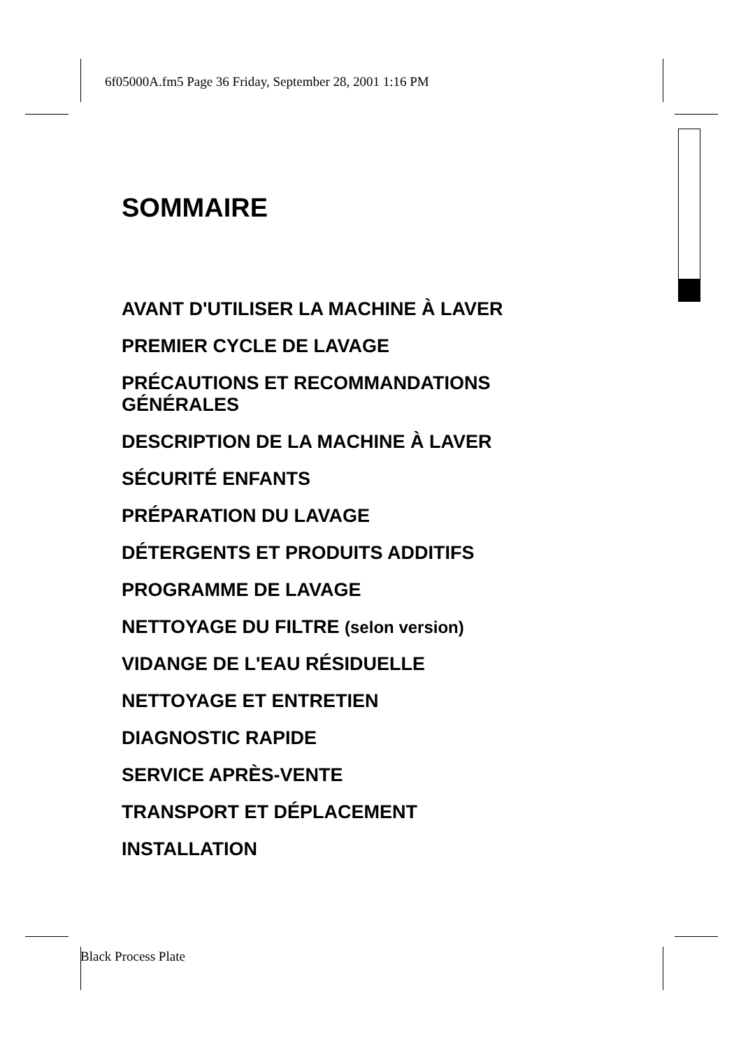6f05000A.fm5 Page 36 Friday, September 28, 2001 1:16 PM
SOMMAIRE
AVANT D'UTILISER LA MACHINE À LAVER
PREMIER CYCLE DE LAVAGE
PRÉCAUTIONS ET RECOMMANDATIONS GÉNÉRALES
DESCRIPTION DE LA MACHINE À LAVER
SÉCURITÉ ENFANTS
PRÉPARATION DU LAVAGE
DÉTERGENTS ET PRODUITS ADDITIFS
PROGRAMME DE LAVAGE
NETTOYAGE DU FILTRE (selon version)
VIDANGE DE L'EAU RÉSIDUELLE
NETTOYAGE ET ENTRETIEN
DIAGNOSTIC RAPIDE
SERVICE APRÈS-VENTE
TRANSPORT ET DÉPLACEMENT
INSTALLATION
Black Process Plate